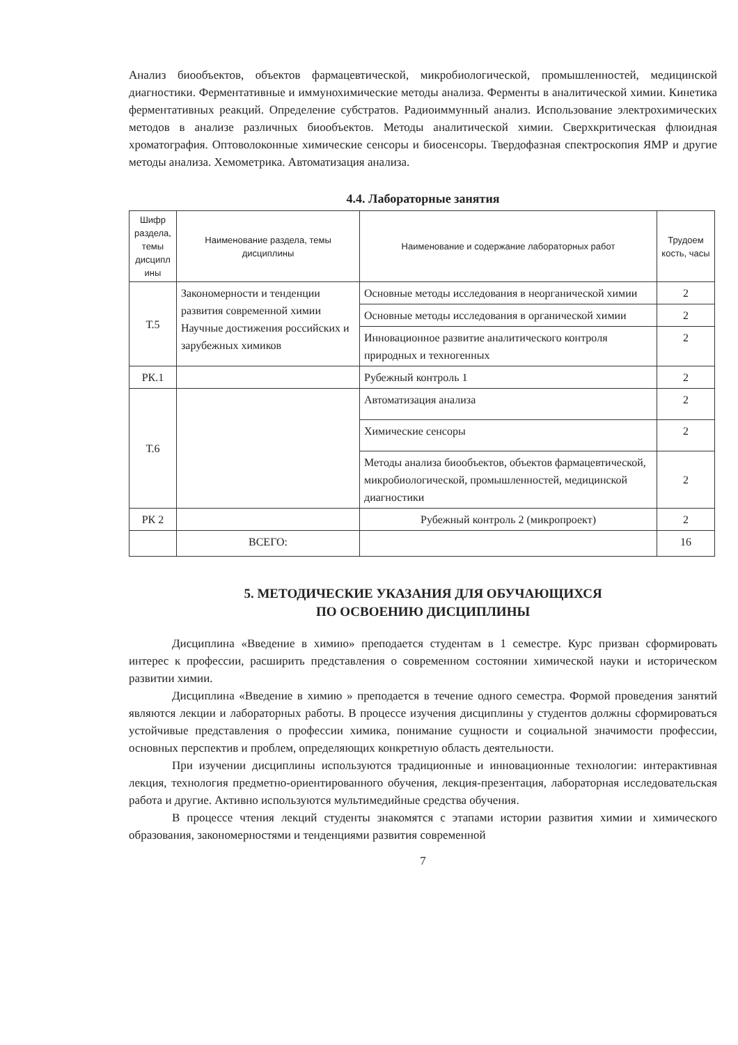Анализ биообъектов, объектов фармацевтической, микробиологической, промышленностей, медицинской диагностики. Ферментативные и иммунохимические методы анализа. Ферменты в аналитической химии. Кинетика ферментативных реакций. Определение субстратов. Радиоиммунный анализ. Использование электрохимических методов в анализе различных биообъектов. Методы аналитической химии. Сверхкритическая флюидная хроматография. Оптоволоконные химические сенсоры и биосенсоры. Твердофазная спектроскопия ЯМР и другие методы анализа. Хемометрика. Автоматизация анализа.
4.4. Лабораторные занятия
| Шифр раздела, темы дисципл ины | Наименование раздела, темы дисциплины | Наименование и содержание лабораторных работ | Трудоем кость, часы |
| --- | --- | --- | --- |
| Т.5 | Закономерности и тенденции развития современной химии Научные достижения российских и зарубежных химиков | Основные методы исследования в неорганической химии | 2 |
| | | Основные методы исследования в органической химии | 2 |
| | | Инновационное развитие аналитического контроля природных и техногенных | 2 |
| РК.1 | | Рубежный контроль 1 | 2 |
| Т.6 | | Автоматизация анализа | 2 |
| | | Химические сенсоры | 2 |
| | | Методы анализа биообъектов, объектов фармацевтической, микробиологической, промышленностей, медицинской диагностики | 2 |
| РК 2 | | Рубежный контроль 2 (микропроект) | 2 |
| | ВСЕГО: | | 16 |
5. МЕТОДИЧЕСКИЕ УКАЗАНИЯ ДЛЯ ОБУЧАЮЩИХСЯ
ПО ОСВОЕНИЮ ДИСЦИПЛИНЫ
Дисциплина «Введение в химию» преподается студентам в 1 семестре. Курс призван сформировать интерес к профессии, расширить представления о современном состоянии химической науки и историческом развитии химии.
Дисциплина «Введение в химию » преподается в течение одного семестра. Формой проведения занятий являются лекции и лабораторных работы. В процессе изучения дисциплины у студентов должны сформироваться устойчивые представления о профессии химика, понимание сущности и социальной значимости профессии, основных перспектив и проблем, определяющих конкретную область деятельности.
При изучении дисциплины используются традиционные и инновационные технологии: интерактивная лекция, технология предметно-ориентированного обучения, лекция-презентация, лабораторная исследовательская работа и другие. Активно используются мультимедийные средства обучения.
В процессе чтения лекций студенты знакомятся с этапами истории развития химии и химического образования, закономерностями и тенденциями развития современной
7